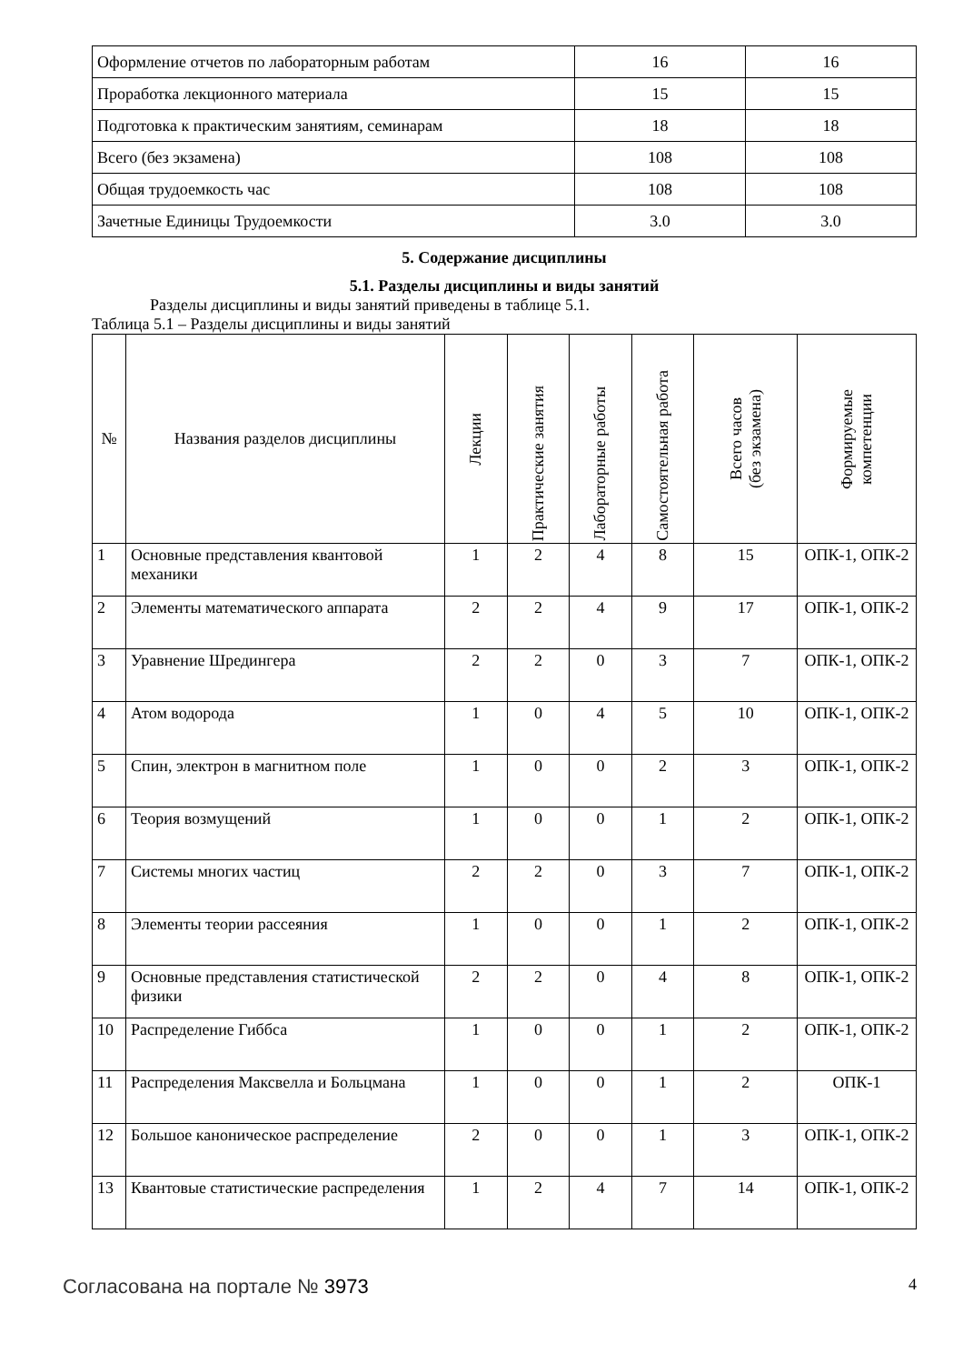| Оформление отчетов по лабораторным работам | 16 | 16 |
| Проработка лекционного материала | 15 | 15 |
| Подготовка к практическим занятиям, семинарам | 18 | 18 |
| Всего (без экзамена) | 108 | 108 |
| Общая трудоемкость час | 108 | 108 |
| Зачетные Единицы Трудоемкости | 3.0 | 3.0 |
5. Содержание дисциплины
5.1. Разделы дисциплины и виды занятий
Разделы дисциплины и виды занятий приведены в таблице 5.1.
Таблица 5.1 – Разделы дисциплины и виды занятий
| № | Названия разделов дисциплины | Лекции | Практические занятия | Лабораторные работы | Самостоятельная работа | Всего часов (без экзамена) | Формируемые компетенции |
| --- | --- | --- | --- | --- | --- | --- | --- |
| 1 | Основные представления квантовой механики | 1 | 2 | 4 | 8 | 15 | ОПК-1, ОПК-2 |
| 2 | Элементы математического аппарата | 2 | 2 | 4 | 9 | 17 | ОПК-1, ОПК-2 |
| 3 | Уравнение Шредингера | 2 | 2 | 0 | 3 | 7 | ОПК-1, ОПК-2 |
| 4 | Атом водорода | 1 | 0 | 4 | 5 | 10 | ОПК-1, ОПК-2 |
| 5 | Спин, электрон в магнитном поле | 1 | 0 | 0 | 2 | 3 | ОПК-1, ОПК-2 |
| 6 | Теория возмущений | 1 | 0 | 0 | 1 | 2 | ОПК-1, ОПК-2 |
| 7 | Системы многих частиц | 2 | 2 | 0 | 3 | 7 | ОПК-1, ОПК-2 |
| 8 | Элементы теории рассеяния | 1 | 0 | 0 | 1 | 2 | ОПК-1, ОПК-2 |
| 9 | Основные представления статистической физики | 2 | 2 | 0 | 4 | 8 | ОПК-1, ОПК-2 |
| 10 | Распределение Гиббса | 1 | 0 | 0 | 1 | 2 | ОПК-1, ОПК-2 |
| 11 | Распределения Максвелла и Больцмана | 1 | 0 | 0 | 1 | 2 | ОПК-1 |
| 12 | Большое каноническое распределение | 2 | 0 | 0 | 1 | 3 | ОПК-1, ОПК-2 |
| 13 | Квантовые статистические распределения | 1 | 2 | 4 | 7 | 14 | ОПК-1, ОПК-2 |
Согласована на портале № 3973 4